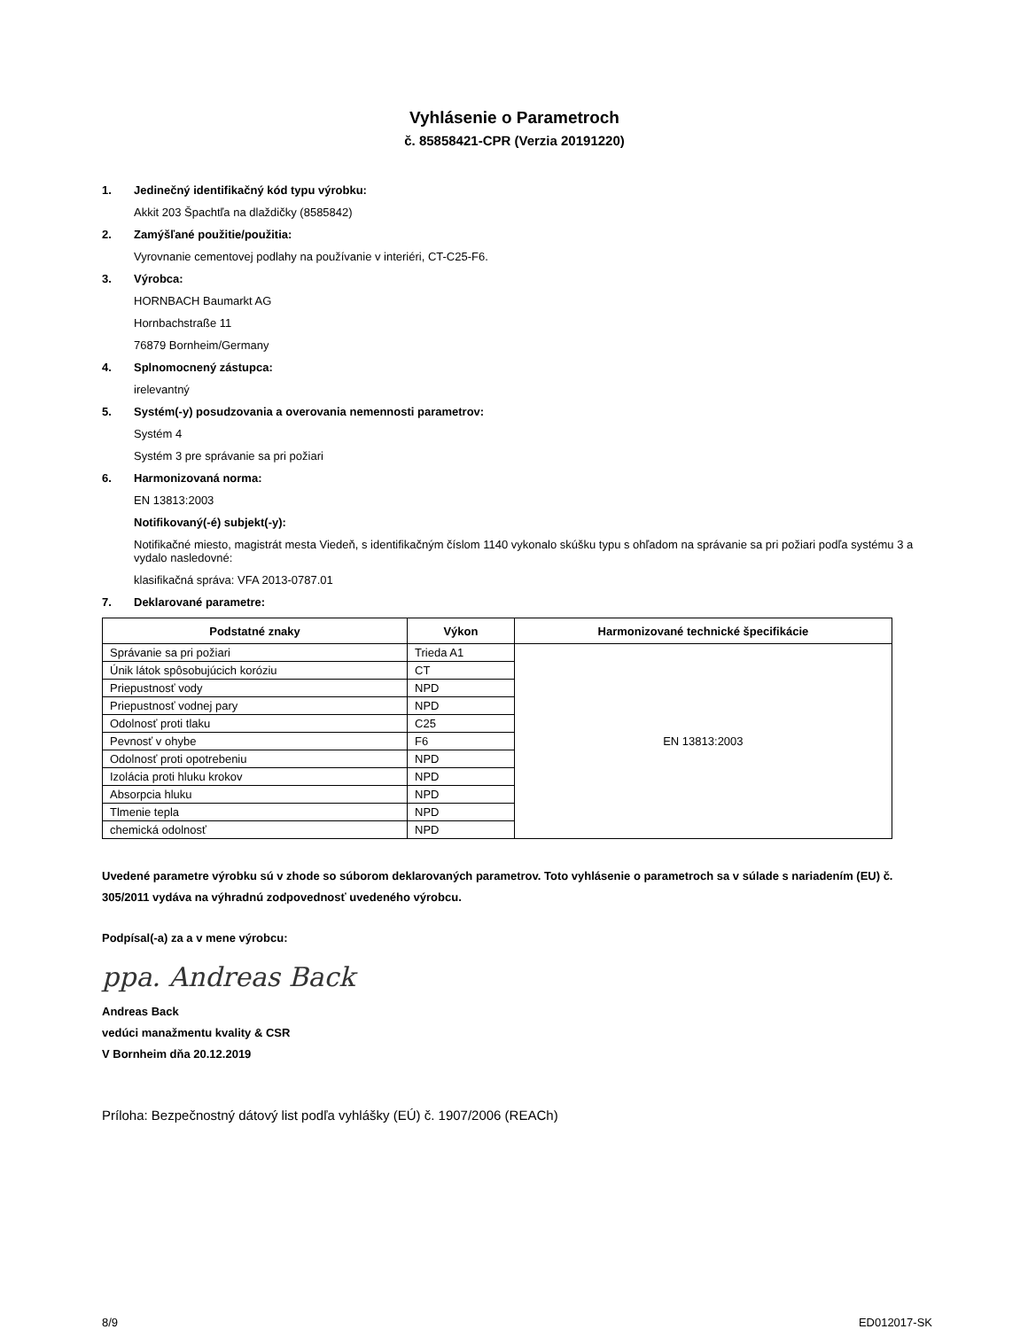Vyhlásenie o Parametroch
č. 85858421-CPR (Verzia 20191220)
1. Jedinečný identifikačný kód typu výrobku:
Akkit 203 Špachtľa na dlaždičky (8585842)
2. Zamýšľané použitie/použitia:
Vyrovnanie cementovej podlahy na používanie v interiéri, CT-C25-F6.
3. Výrobca:
HORNBACH Baumarkt AG
Hornbachstraße 11
76879 Bornheim/Germany
4. Splnomocnený zástupca:
irelevantný
5. Systém(-y) posudzovania a overovania nemennosti parametrov:
Systém 4
Systém 3 pre správanie sa pri požiari
6. Harmonizovaná norma:
EN 13813:2003
Notifikovaný(-é) subjekt(-y):
Notifikačné miesto, magistrát mesta Viedeň, s identifikačným číslom 1140 vykonalo skúšku typu s ohľadom na správanie sa pri požiari podľa systému 3 a vydalo nasledovné:
klasifikačná správa: VFA 2013-0787.01
7. Deklarované parametre:
| Podstatné znaky | Výkon | Harmonizované technické špecifikácie |
| --- | --- | --- |
| Správanie sa pri požiari | Trieda A1 | EN 13813:2003 |
| Únik látok spôsobujúcich koróziu | CT | |
| Priepustnosť vody | NPD | |
| Priepustnosť vodnej pary | NPD | |
| Odolnosť proti tlaku | C25 | |
| Pevnosť v ohybe | F6 | |
| Odolnosť proti opotrebeniu | NPD | |
| Izolácia proti hluku krokov | NPD | |
| Absorpcia hluku | NPD | |
| Tlmenie tepla | NPD | |
| chemická odolnosť | NPD | |
Uvedené parametre výrobku sú v zhode so súborom deklarovaných parametrov. Toto vyhlásenie o parametroch sa v súlade s nariadením (EU) č. 305/2011 vydáva na výhradnú zodpovednosť uvedeného výrobcu.
Podpísal(-a) za a v mene výrobcu:
ppa. Andreas Back
Andreas Back
vedúci manažmentu kvality & CSR
V Bornheim dňa 20.12.2019
Príloha: Bezpečnostný dátový list podľa vyhlášky (EÚ) č. 1907/2006 (REACh)
8/9 ED012017-SK